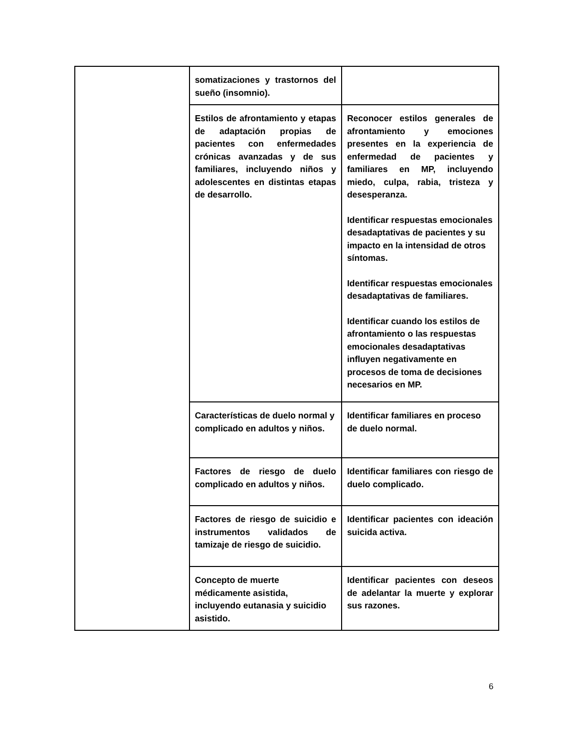| | somatizaciones y trastornos del sueño (insomnio). | |
| | Estilos de afrontamiento y etapas de adaptación propias de pacientes con enfermedades crónicas avanzadas y de sus familiares, incluyendo niños y adolescentes en distintas etapas de desarrollo. | Reconocer estilos generales de afrontamiento y emociones presentes en la experiencia de enfermedad de pacientes y familiares en MP, incluyendo miedo, culpa, rabia, tristeza y desesperanza. Identificar respuestas emocionales desadaptativas de pacientes y su impacto en la intensidad de otros síntomas. Identificar respuestas emocionales desadaptativas de familiares. Identificar cuando los estilos de afrontamiento o las respuestas emocionales desadaptativas influyen negativamente en procesos de toma de decisiones necesarios en MP. |
| | Características de duelo normal y complicado en adultos y niños. | Identificar familiares en proceso de duelo normal. |
| | Factores de riesgo de duelo complicado en adultos y niños. | Identificar familiares con riesgo de duelo complicado. |
| | Factores de riesgo de suicidio e instrumentos validados de tamizaje de riesgo de suicidio. | Identificar pacientes con ideación suicida activa. |
| | Concepto de muerte médicamente asistida, incluyendo eutanasia y suicidio asistido. | Identificar pacientes con deseos de adelantar la muerte y explorar sus razones. |
6